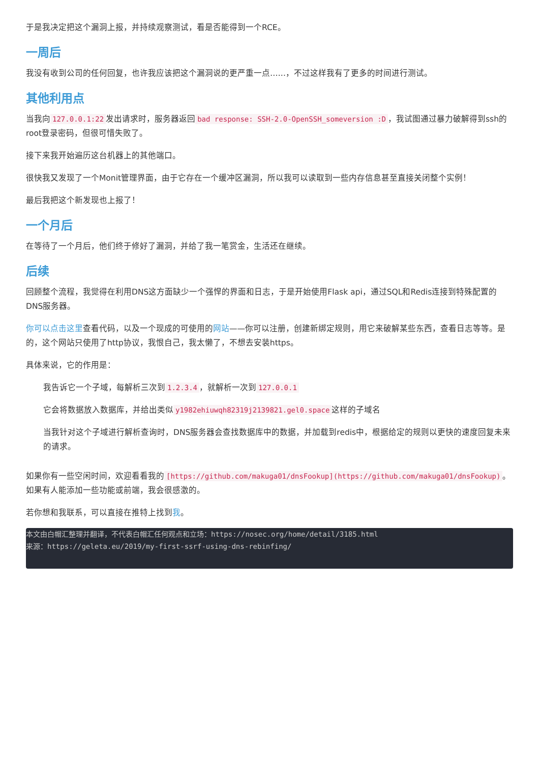于是我决定把这个漏洞上报，并持续观察测试，看是否能得到一个RCE。
一周后
我没有收到公司的任何回复，也许我应该把这个漏洞说的更严重一点……，不过这样我有了更多的时间进行测试。
其他利用点
当我向 127.0.0.1:22 发出请求时，服务器返回 bad response: SSH-2.0-OpenSSH_someversion :D ，我试图通过暴力破解得到ssh的root登录密码，但很可惜失败了。
接下来我开始遍历这台机器上的其他端口。
很快我又发现了一个Monit管理界面，由于它存在一个缓冲区漏洞，所以我可以读取到一些内存信息甚至直接关闭整个实例！
最后我把这个新发现也上报了！
一个月后
在等待了一个月后，他们终于修好了漏洞，并给了我一笔赏金，生活还在继续。
后续
回顾整个流程，我觉得在利用DNS这方面缺少一个强悍的界面和日志，于是开始使用Flask api，通过SQL和Redis连接到特殊配置的DNS服务器。
你可以点击这里查看代码，以及一个现成的可使用的网站——你可以注册，创建新绑定规则，用它来破解某些东西，查看日志等等。是的，这个网站只使用了http协议，我恨自己，我太懒了，不想去安装https。
具体来说，它的作用是：
我告诉它一个子域，每解析三次到 1.2.3.4 ，就解析一次到 127.0.0.1
它会将数据放入数据库，并给出类似 y1982ehiuwqh82319j2139821.gel0.space 这样的子域名
当我针对这个子域进行解析查询时，DNS服务器会查找数据库中的数据，并加载到redis中，根据给定的规则以更快的速度回复未来的请求。
如果你有一些空闲时间，欢迎看看我的 [https://github.com/makuga01/dnsFookup](https://github.com/makuga01/dnsFookup) 。如果有人能添加一些功能或前端，我会很感激的。
若你想和我联系，可以直接在推特上找到我。
本文由白帽汇整理并翻译，不代表白帽汇任何观点和立场：https://nosec.org/home/detail/3185.html
来源：https://geleta.eu/2019/my-first-ssrf-using-dns-rebinfing/